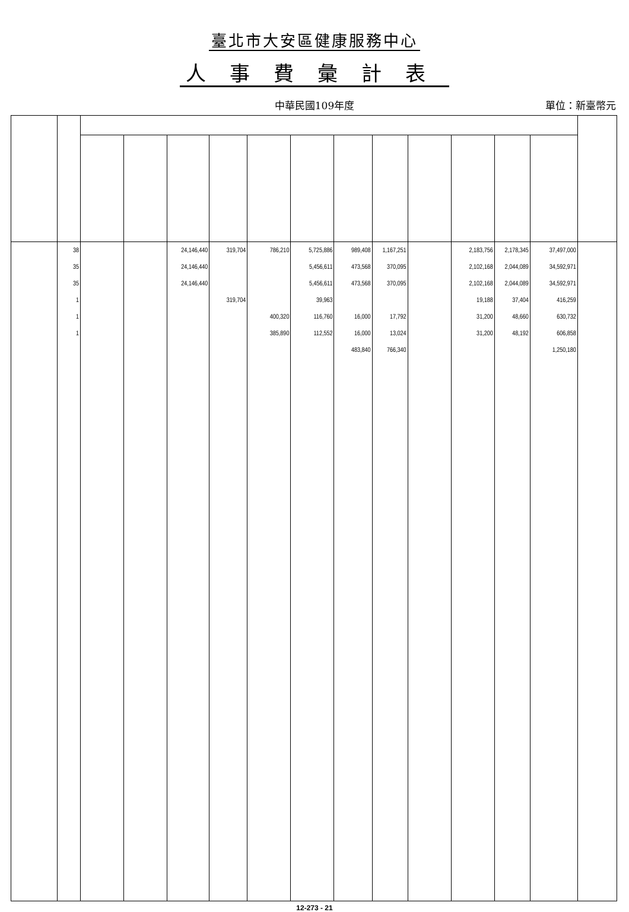臺北市大安區健康服務中心
人事費彙計表
中華民國109年度
單位：新臺幣元
| | 38 | | | 24,146,440 | 319,704 | 786,210 | 5,725,886 | 989,408 | 1,167,251 | | 2,183,756 | 2,178,345 | 37,497,000 | |
| | 35 | | | 24,146,440 | | | 5,456,611 | 473,568 | 370,095 | | 2,102,168 | 2,044,089 | 34,592,971 | |
| | 35 | | | 24,146,440 | | | 5,456,611 | 473,568 | 370,095 | | 2,102,168 | 2,044,089 | 34,592,971 | |
| | 1 | | | | 319,704 | | 39,963 | | | | 19,188 | 37,404 | 416,259 | |
| | 1 | | | | | 400,320 | 116,760 | 16,000 | 17,792 | | 31,200 | 48,660 | 630,732 | |
| | 1 | | | | | 385,890 | 112,552 | 16,000 | 13,024 | | 31,200 | 48,192 | 606,858 | |
| | | | | | | | | 483,840 | 766,340 | | | | 1,250,180 | |
12-273 - 21